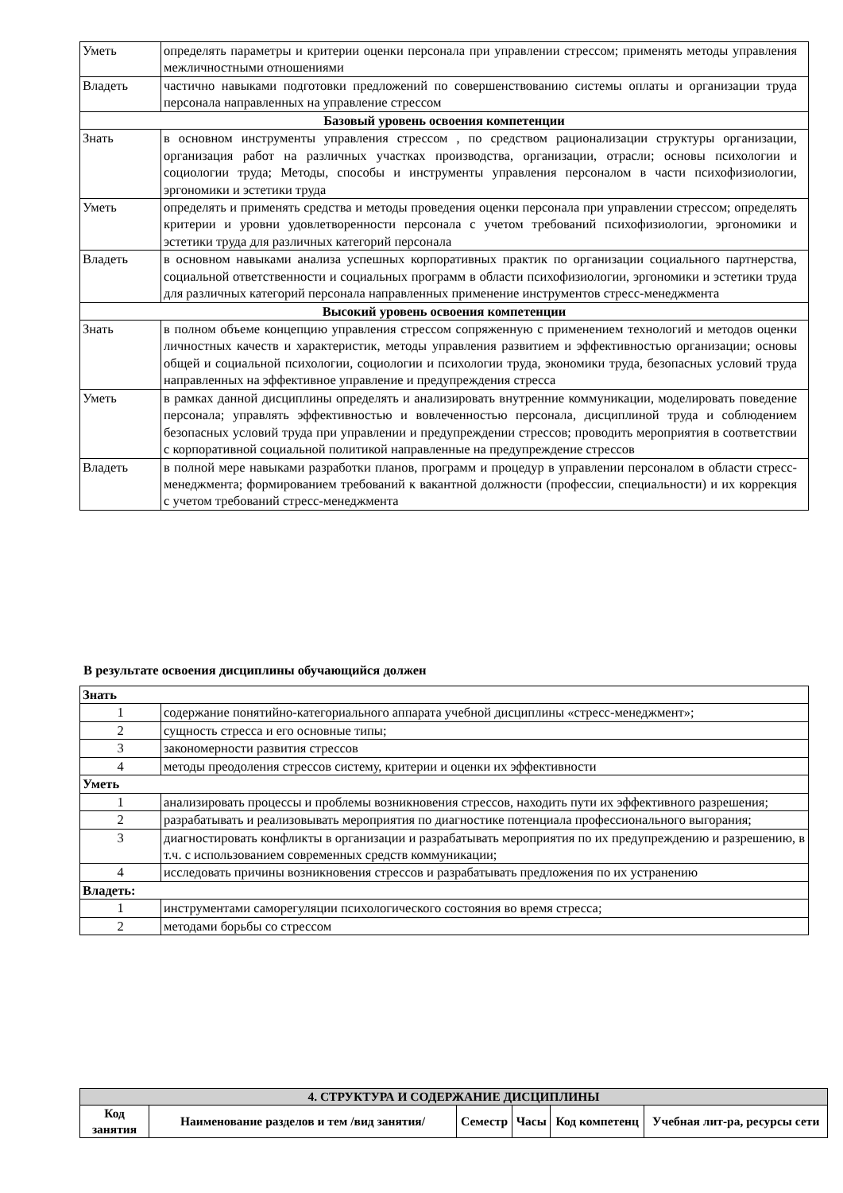| Уметь | определять параметры и критерии оценки персонала при управлении стрессом; применять методы управления межличностными отношениями |
| Владеть | частично навыками подготовки предложений по совершенствованию системы оплаты и организации труда персонала направленных на управление стрессом |
| Базовый уровень освоения компетенции | |
| Знать | в основном инструменты управления стрессом , по средством рационализации структуры организации, организация работ на различных участках производства, организации, отрасли; основы психологии и социологии труда; Методы, способы и инструменты управления персоналом в части психофизиологии, эргономики и эстетики труда |
| Уметь | определять и применять средства и методы проведения оценки персонала при управлении стрессом; определять критерии и уровни удовлетворенности персонала с учетом требований психофизиологии, эргономики и эстетики труда для различных категорий персонала |
| Владеть | в основном навыками анализа успешных корпоративных практик по организации социального партнерства, социальной ответственности и социальных программ в области психофизиологии, эргономики и эстетики труда для различных категорий персонала направленных применение инструментов стресс-менеджмента |
| Высокий уровень освоения компетенции | |
| Знать | в полном объеме концепцию управления стрессом сопряженную с применением технологий и методов оценки личностных качеств и характеристик, методы управления развитием и эффективностью организации; основы общей и социальной психологии, социологии и психологии труда, экономики труда, безопасных условий труда направленных на эффективное управление и предупреждения стресса |
| Уметь | в рамках данной дисциплины определять и анализировать внутренние коммуникации, моделировать поведение персонала; управлять эффективностью и вовлеченностью персонала, дисциплиной труда и соблюдением безопасных условий труда при управлении и предупреждении стрессов; проводить мероприятия в соответствии с корпоративной социальной политикой направленные на предупреждение стрессов |
| Владеть | в полной мере навыками разработки планов, программ и процедур в управлении персоналом в области стресс-менеджмента; формированием требований к вакантной должности (профессии, специальности) и их коррекция с учетом требований стресс-менеджмента |
В результате освоения дисциплины обучающийся должен
| Знать | |
| 1 | содержание понятийно-категориального аппарата учебной дисциплины «стресс-менеджмент»; |
| 2 | сущность стресса и его основные типы; |
| 3 | закономерности развития стрессов |
| 4 | методы преодоления стрессов систему, критерии и оценки их эффективности |
| Уметь | |
| 1 | анализировать процессы и проблемы возникновения стрессов, находить пути их эффективного разрешения; |
| 2 | разрабатывать и реализовывать мероприятия по диагностике потенциала профессионального выгорания; |
| 3 | диагностировать конфликты в организации и разрабатывать мероприятия по их предупреждению и разрешению, в т.ч. с использованием современных средств коммуникации; |
| 4 | исследовать причины возникновения стрессов и разрабатывать предложения по их устранению |
| Владеть: | |
| 1 | инструментами саморегуляции психологического состояния во время стресса; |
| 2 | методами борьбы со стрессом |
| 4. СТРУКТУРА И СОДЕРЖАНИЕ ДИСЦИПЛИНЫ | | | | | |
| --- | --- | --- | --- | --- | --- |
| Код занятия | Наименование разделов и тем /вид занятия/ | Семестр | Часы | Код компетенц | Учебная лит-ра, ресурсы сети |